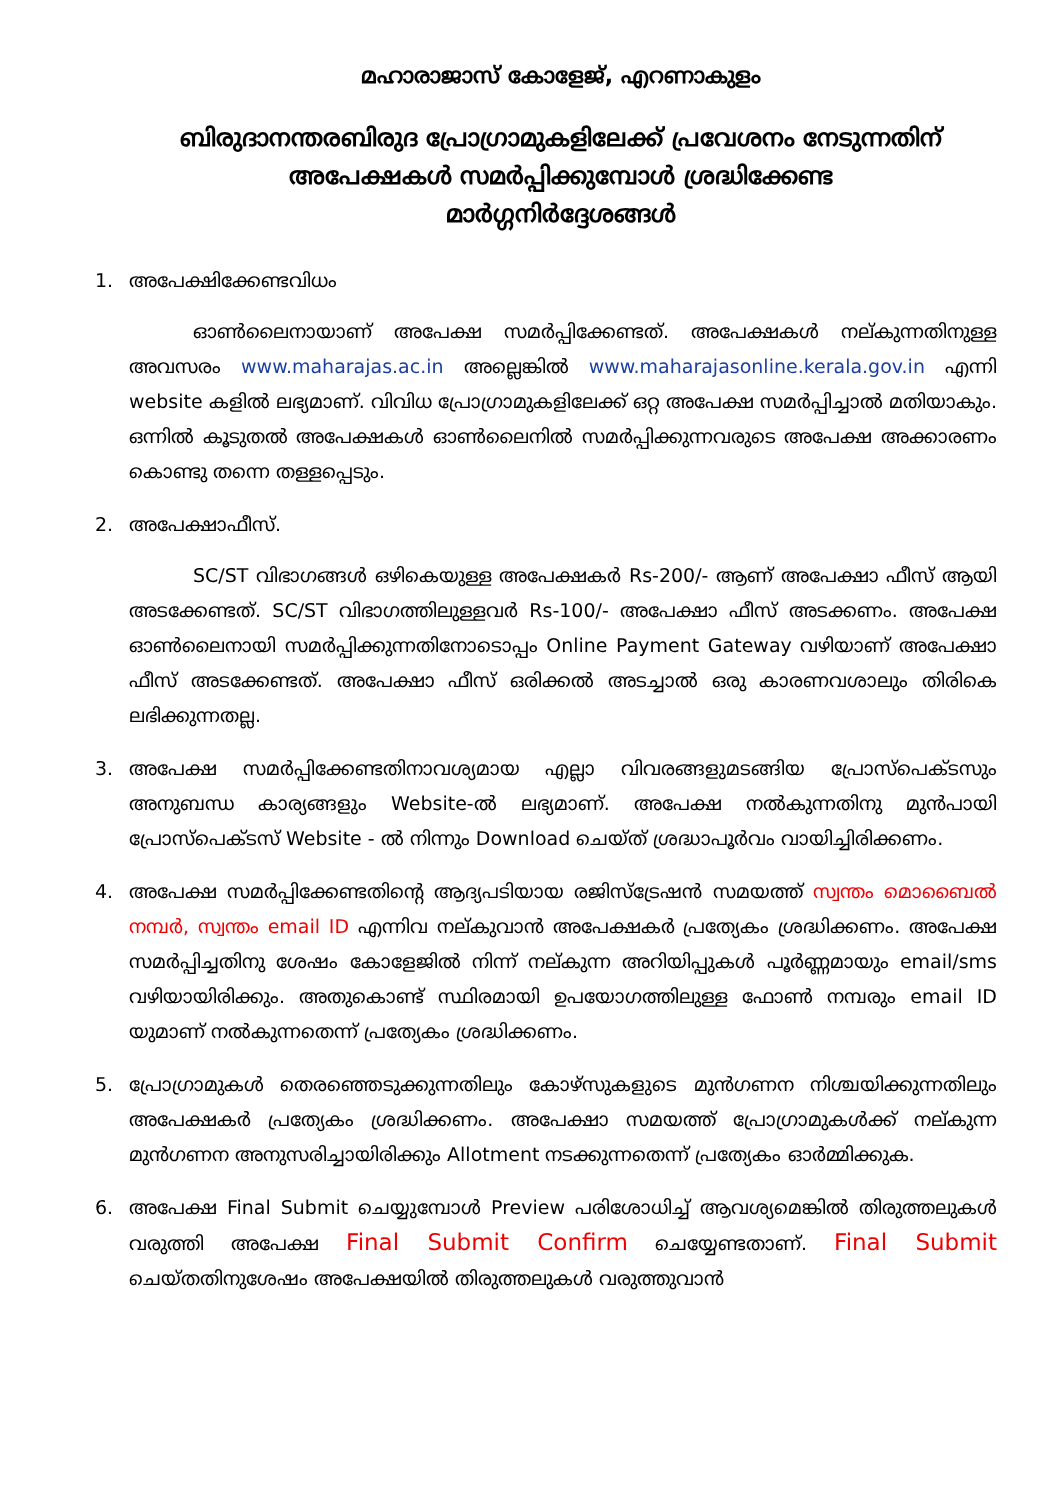മഹാരാജാസ് കോളേജ്, എറണാകുളം
ബിരുദാനന്തരബിരുദ പ്രോഗ്രാമുകളിലേക്ക് പ്രവേശനം നേടുന്നതിന്
അപേക്ഷകൾ സമർപ്പിക്കുമ്പോൾ ശ്രദ്ധിക്കേണ്ട
മാർഗ്ഗനിർദ്ദേശങ്ങൾ
1. അപേക്ഷിക്കേണ്ടവിധം
ഓൺലൈനായാണ് അപേക്ഷ സമർപ്പിക്കേണ്ടത്. അപേക്ഷകൾ നല്കുന്നതിനുള്ള അവസരം www.maharajas.ac.in അല്ലെങ്കിൽ www.maharajasonline.kerala.gov.in എന്നി website കളിൽ ലഭ്യമാണ്. വിവിധ പ്രോഗ്രാമുകളിലേക്ക് ഒറ്റ അപേക്ഷ സമർപ്പിച്ചാൽ മതിയാകും. ഒന്നിൽ കൂടുതൽ അപേക്ഷകൾ ഓൺലൈനിൽ സമർപ്പിക്കുന്നവരുടെ അപേക്ഷ അക്കാരണം കൊണ്ടു തന്നെ തള്ളപ്പെടും.
2. അപേക്ഷാഫീസ്.
SC/ST വിഭാഗങ്ങൾ ഒഴികെയുള്ള അപേക്ഷകർ Rs-200/- ആണ് അപേക്ഷാ ഫീസ് ആയി അടക്കേണ്ടത്. SC/ST വിഭാഗത്തിലുള്ളവർ Rs-100/- അപേക്ഷാ ഫീസ് അടക്കണം. അപേക്ഷ ഓൺലൈനായി സമർപ്പിക്കുന്നതിനോടൊപ്പം Online Payment Gateway വഴിയാണ് അപേക്ഷാ ഫീസ് അടക്കേണ്ടത്. അപേക്ഷാ ഫീസ് ഒരിക്കൽ അടച്ചാൽ ഒരു കാരണവശാലും തിരികെ ലഭിക്കുന്നതല്ല.
3. അപേക്ഷ സമർപ്പിക്കേണ്ടതിനാവശ്യമായ എല്ലാ വിവരങ്ങളുമടങ്ങിയ പ്രോസ്പെക്ടസും അനുബന്ധ കാര്യങ്ങളും Website-ൽ ലഭ്യമാണ്. അപേക്ഷ നൽകുന്നതിനു മുൻപായി പ്രോസ്പെക്ടസ് Website - ൽ നിന്നും Download ചെയ്ത് ശ്രദ്ധാപൂർവം വായിച്ചിരിക്കണം.
4. അപേക്ഷ സമർപ്പിക്കേണ്ടതിന്റെ ആദ്യപടിയായ രജിസ്ട്രേഷൻ സമയത്ത് സ്വന്തം മൊബൈൽ നമ്പർ, സ്വന്തം email ID എന്നിവ നല്കുവാൻ അപേക്ഷകർ പ്രത്യേകം ശ്രദ്ധിക്കണം. അപേക്ഷ സമർപ്പിച്ചതിനു ശേഷം കോളേജിൽ നിന്ന് നല്കുന്ന അറിയിപ്പുകൾ പൂർണ്ണമായും email/sms വഴിയായിരിക്കും. അതുകൊണ്ട് സ്ഥിരമായി ഉപയോഗത്തിലുള്ള ഫോൺ നമ്പരും email ID യുമാണ് നൽകുന്നതെന്ന് പ്രത്യേകം ശ്രദ്ധിക്കണം.
5. പ്രോഗ്രാമുകൾ തെരഞ്ഞെടുക്കുന്നതിലും കോഴ്സുകളുടെ മുൻഗണന നിശ്ചയിക്കുന്നതിലും അപേക്ഷകർ പ്രത്യേകം ശ്രദ്ധിക്കണം. അപേക്ഷാ സമയത്ത് പ്രോഗ്രാമുകൾക്ക് നല്കുന്ന മുൻഗണന അനുസരിച്ചായിരിക്കും Allotment നടക്കുന്നതെന്ന് പ്രത്യേകം ഓർമ്മിക്കുക.
6. അപേക്ഷ Final Submit ചെയ്യുമ്പോൾ Preview പരിശോധിച്ച് ആവശ്യമെങ്കിൽ തിരുത്തലുകൾ വരുത്തി അപേക്ഷ Final Submit Confirm ചെയ്യേണ്ടതാണ്. Final Submit ചെയ്തതിനുശേഷം അപേക്ഷയിൽ തിരുത്തലുകൾ വരുത്തുവാൻ